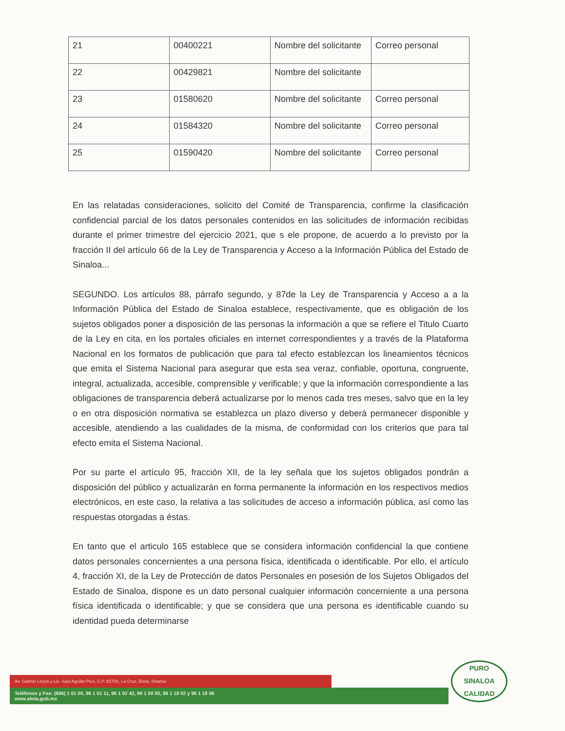| 21 | 00400221 | Nombre del solicitante | Correo personal |
| 22 | 00429821 | Nombre del solicitante | |
| 23 | 01580620 | Nombre del solicitante | Correo personal |
| 24 | 01584320 | Nombre del solicitante | Correo personal |
| 25 | 01590420 | Nombre del solicitante | Correo personal |
En las relatadas consideraciones, solicito del Comité de Transparencia, confirme la clasificación confidencial parcial de los datos personales contenidos en las solicitudes de información recibidas durante el primer trimestre del ejercicio 2021, que s ele propone, de acuerdo a lo previsto por la fracción II del artículo 66 de la Ley de Transparencia y Acceso a la Información Pública del Estado de Sinaloa...
SEGUNDO. Los artículos 88, párrafo segundo, y 87de la Ley de Transparencia y Acceso a a la Información Pública del Estado de Sinaloa establece, respectivamente, que es obligación de los sujetos obligados poner a disposición de las personas la información a que se refiere el Titulo Cuarto de la Ley en cita, en los portales oficiales en internet correspondientes y a través de la Plataforma Nacional en los formatos de publicación que para tal efecto establezcan los lineamientos técnicos que emita el Sistema Nacional para asegurar que esta sea veraz, confiable, oportuna, congruente, integral, actualizada, accesible, comprensible y verificable; y que la información correspondiente a las obligaciones de transparencia deberá actualizarse por lo menos cada tres meses, salvo que en la ley o en otra disposición normativa se establezca un plazo diverso y deberá permanecer disponible y accesible, atendiendo a las cualidades de la misma, de conformidad con los criterios que para tal efecto emita el Sistema Nacional.
Por su parte el artículo 95, fracción XII, de la ley señala que los sujetos obligados pondrán a disposición del público y actualizarán en forma permanente la información en los respectivos medios electrónicos, en este caso, la relativa a las solicitudes de acceso a información pública, así como las respuestas otorgadas a éstas.
En tanto que el articulo 165 establece que se considera información confidencial la que contiene datos personales concernientes a una persona física, identificada o identificable. Por ello, el artículo 4, fracción XI, de la Ley de Protección de datos Personales en posesión de los Sujetos Obligados del Estado de Sinaloa, dispone es un dato personal cualquier información concerniente a una persona física identificada o identificable; y que se considera que una persona es identificable cuando su identidad pueda determinarse
Av. Gabriel Leyva y Lic. Saúl Aguilar Pico, C.P. 82700, La Cruz, Elota, Sinaloa.
Teléfonos y Fax: (696) 1 01 00, 96 1 01 11, 96 1 02 42, 96 1 00 55, 96 1 18 02 y 96 1 18 06
www.elota.gob.mx
PURO
SINALOA
CALIDAD